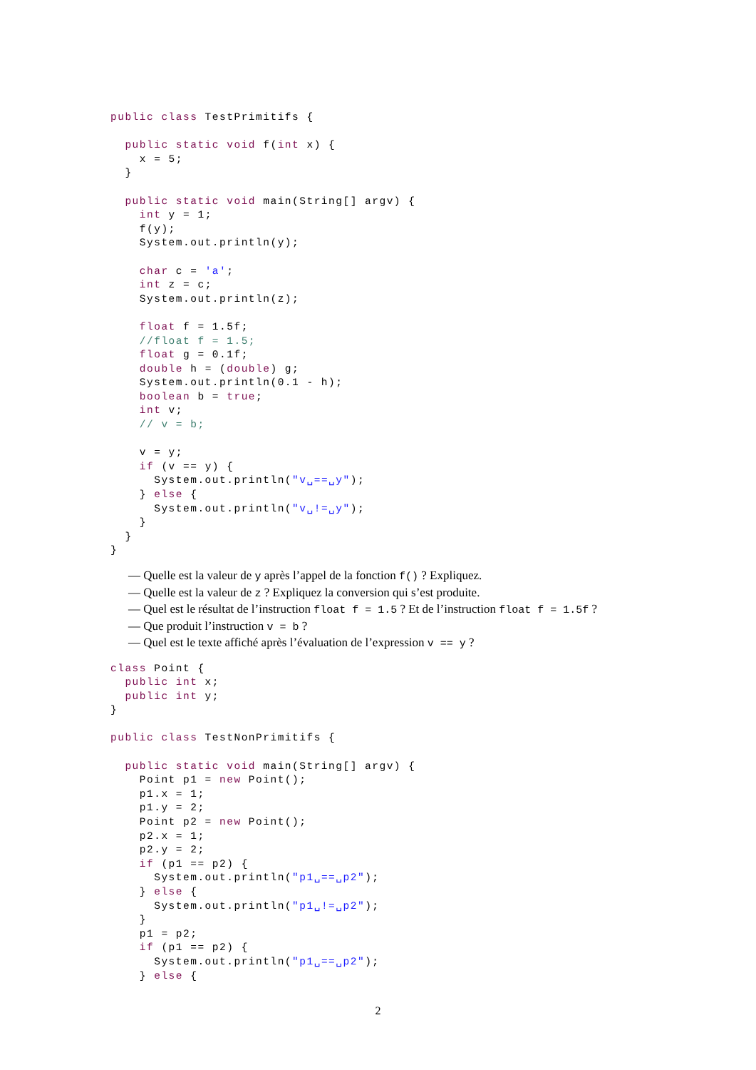public class TestPrimitifs {

  public static void f(int x) {
    x = 5;
  }

  public static void main(String[] argv) {
    int y = 1;
    f(y);
    System.out.println(y);

    char c = 'a';
    int z = c;
    System.out.println(z);

    float f = 1.5f;
    //float f = 1.5;
    float g = 0.1f;
    double h = (double) g;
    System.out.println(0.1 - h);
    boolean b = true;
    int v;
    // v = b;

    v = y;
    if (v == y) {
      System.out.println("v␣==␣y");
    } else {
      System.out.println("v␣!=␣y");
    }
  }
}
— Quelle est la valeur de y après l’appel de la fonction f() ? Expliquez.
— Quelle est la valeur de z ? Expliquez la conversion qui s’est produite.
— Quel est le résultat de l’instruction float f = 1.5 ? Et de l’instruction float f = 1.5f ?
— Que produit l’instruction v = b ?
— Quel est le texte affiché après l’évaluation de l’expression v == y ?
class Point {
  public int x;
  public int y;
}

public class TestNonPrimitifs {

  public static void main(String[] argv) {
    Point p1 = new Point();
    p1.x = 1;
    p1.y = 2;
    Point p2 = new Point();
    p2.x = 1;
    p2.y = 2;
    if (p1 == p2) {
      System.out.println("p1␣==␣p2");
    } else {
      System.out.println("p1␣!=␣p2");
    }
    p1 = p2;
    if (p1 == p2) {
      System.out.println("p1␣==␣p2");
    } else {
2